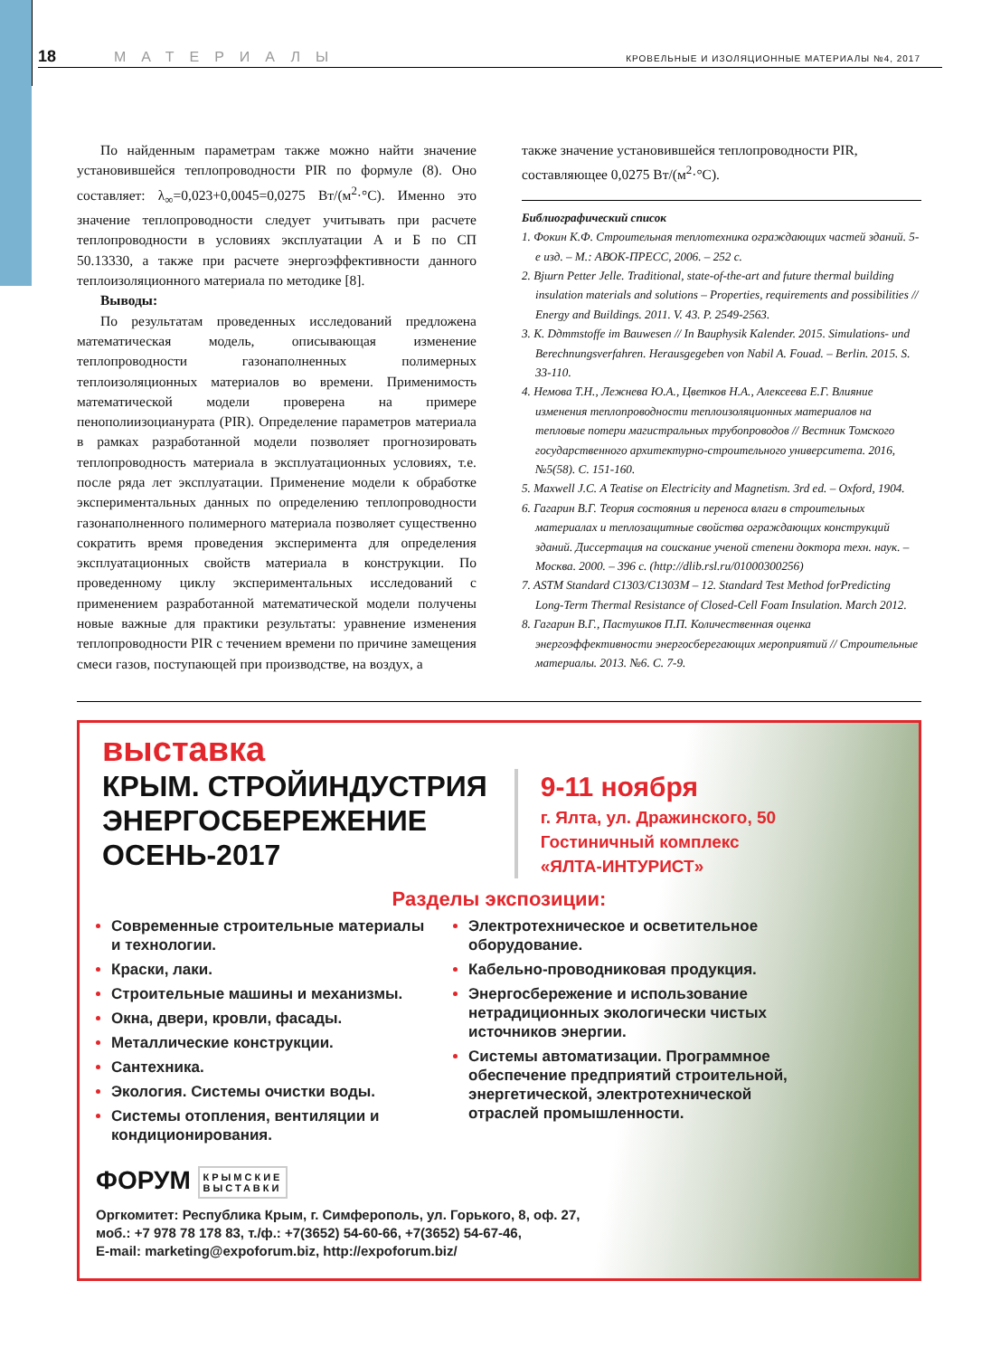18 МАТЕРИАЛЫ КРОВЕЛЬНЫЕ И ИЗОЛЯЦИОННЫЕ МАТЕРИАЛЫ №4, 2017
По найденным параметрам также можно найти значение установившейся теплопроводности PIR по формуле (8). Оно составляет: λ<sub>∞</sub>=0,023+0,0045=0,0275 Вт/(м<sup>2</sup>·°С). Именно это значение теплопроводности следует учитывать при расчете теплопроводности в условиях эксплуатации А и Б по СП 50.13330, а также при расчете энергоэффективности данного теплоизоляционного материала по методике [8].
Выводы:
По результатам проведенных исследований предложена математическая модель, описывающая изменение теплопроводности газонаполненных полимерных теплоизоляционных материалов во времени. Применимость математической модели проверена на примере пенополиизоцианурата (PIR). Определение параметров материала в рамках разработанной модели позволяет прогнозировать теплопроводность материала в эксплуатационных условиях, т.е. после ряда лет эксплуатации. Применение модели к обработке экспериментальных данных по определению теплопроводности газонаполненного полимерного материала позволяет существенно сократить время проведения эксперимента для определения эксплуатационных свойств материала в конструкции. По проведенному циклу экспериментальных исследований с применением разработанной математической модели получены новые важные для практики результаты: уравнение изменения теплопроводности PIR с течением времени по причине замещения смеси газов, поступающей при производстве, на воздух, а
также значение установившейся теплопроводности PIR, составляющее 0,0275 Вт/(м<sup>2</sup>·°С).
Библиографический список
1. Фокин К.Ф. Строительная теплотехника ограждающих частей зданий. 5-е изд. – М.: АВОК-ПРЕСС, 2006. – 252 с.
2. Bjшrn Petter Jelle. Traditional, state-of-the-art and future thermal building insulation materials and solutions – Properties, requirements and possibilities // Energy and Buildings. 2011. V. 43. P. 2549-2563.
3. K. Dдmmstoffe im Bauwesen // In Bauphysik Kalender. 2015. Simulations- und Berechnungsverfahren. Herausgegeben von Nabil A. Fouad. – Berlin. 2015. S. 33-110.
4. Немова Т.Н., Лежнева Ю.А., Цветков Н.А., Алексеева Е.Г. Влияние изменения теплопроводности теплоизоляционных материалов на тепловые потери магистральных трубопроводов // Вестник Томского государственного архитектурно-строительного университета. 2016, №5(58). С. 151-160.
5. Maxwell J.C. A Teatise on Electricity and Magnetism. 3rd ed. – Oxford, 1904.
6. Гагарин В.Г. Теория состояния и переноса влаги в строительных материалах и теплозащитные свойства ограждающих конструкций зданий. Диссертация на соискание ученой степени доктора техн. наук. – Москва. 2000. – 396 с. (http://dlib.rsl.ru/01000300256)
7. ASTM Standard C1303/C1303M – 12. Standard Test Method forPredicting Long-Term Thermal Resistance of Closed-Cell Foam Insulation. March 2012.
8. Гагарин В.Г., Пастушков П.П. Количественная оценка энергоэффективности энергосберегающих мероприятий // Строительные материалы. 2013. №6. С. 7-9.
выставка
КРЫМ. СТРОЙИНДУСТРИЯ
ЭНЕРГОСБЕРЕЖЕНИЕ
ОСЕНЬ-2017
9-11 ноября
г. Ялта, ул. Дражинского, 50
Гостиничный комплекс
«ЯЛТА-ИНТУРИСТ»
Разделы экспозиции:
Современные строительные материалы и технологии.
Краски, лаки.
Строительные машины и механизмы.
Окна, двери, кровли, фасады.
Металлические конструкции.
Сантехника.
Экология. Системы очистки воды.
Системы отопления, вентиляции и кондиционирования.
Электротехническое и осветительное оборудование.
Кабельно-проводниковая продукция.
Энергосбережение и использование нетрадиционных экологически чистых источников энергии.
Системы автоматизации. Программное обеспечение предприятий строительной, энергетической, электротехнической отраслей промышленности.
ФОРУМ КРЫМСКИЕ
ВЫСТАВКИ
Оргкомитет: Республика Крым, г. Симферополь, ул. Горького, 8, оф. 27,
моб.: +7 978 78 178 83, т./ф.: +7(3652) 54-60-66, +7(3652) 54-67-46,
E-mail: marketing@expoforum.biz, http://expoforum.biz/